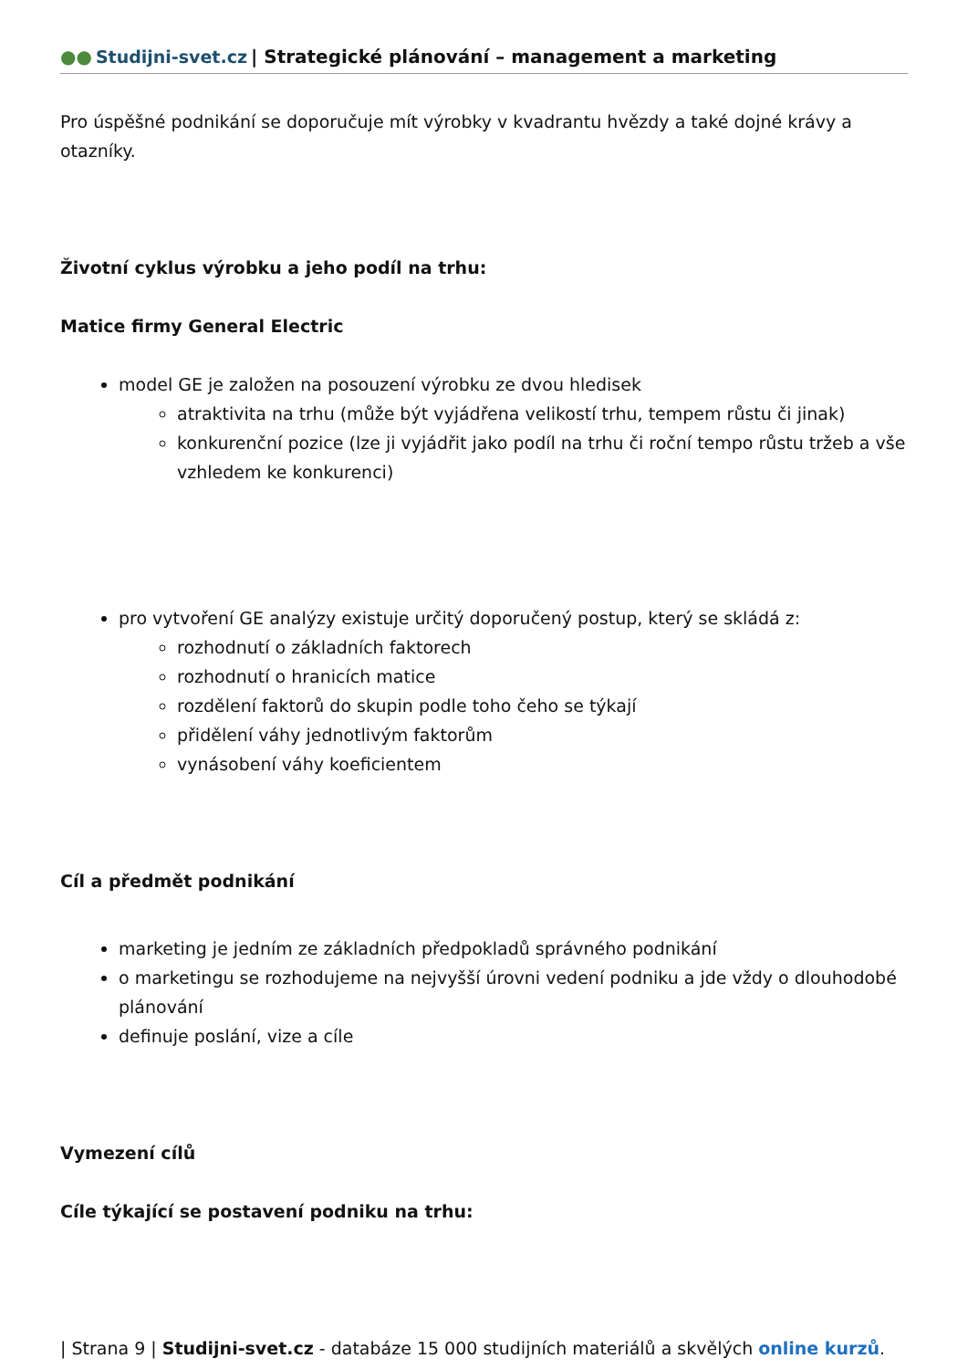●● Studijni-svet.cz | Strategické plánování – management a marketing
Pro úspěšné podnikání se doporučuje mít výrobky v kvadrantu hvězdy a také dojné krávy a otazníky.
Životní cyklus výrobku a jeho podíl na trhu:
Matice firmy General Electric
model GE je založen na posouzení výrobku ze dvou hledisek
atraktivita na trhu (může být vyjádřena velikostí trhu, tempem růstu či jinak)
konkurenční pozice (lze ji vyjádřit jako podíl na trhu či roční tempo růstu tržeb a vše vzhledem ke konkurenci)
pro vytvoření GE analýzy existuje určitý doporučený postup, který se skládá z:
rozhodnutí o základních faktorech
rozhodnutí o hranicích matice
rozdělení faktorů do skupin podle toho čeho se týkají
přidělení váhy jednotlivým faktorům
vynásobení váhy koeficientem
Cíl a předmět podnikání
marketing je jedním ze základních předpokladů správného podnikání
o marketingu se rozhodujeme na nejvyšší úrovni vedení podniku a jde vždy o dlouhodobé plánování
definuje poslání, vize a cíle
Vymezení cílů
Cíle týkající se postavení podniku na trhu:
| Strana 9 | Studijni-svet.cz - databáze 15 000 studijních materiálů a skvělých online kurzů.